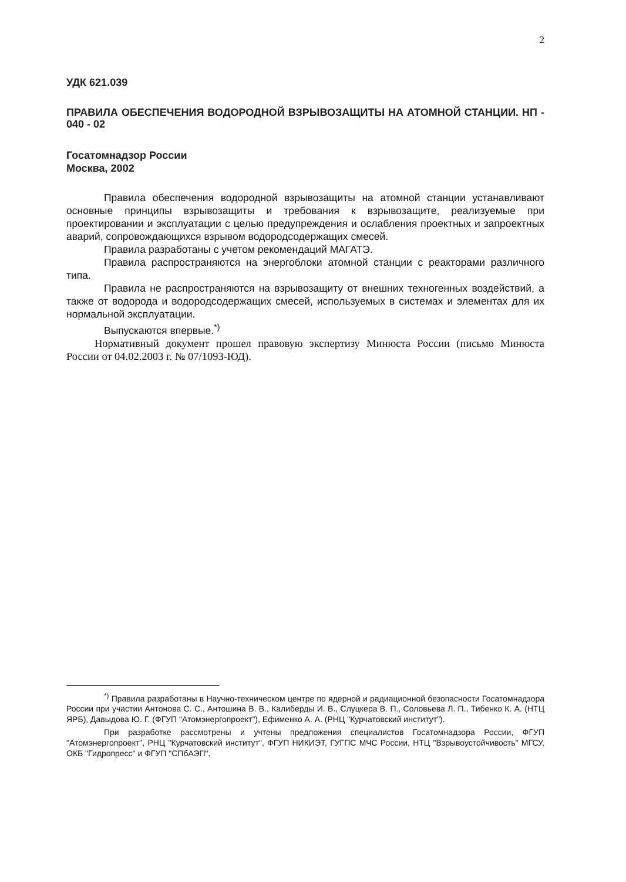2
УДК 621.039
ПРАВИЛА ОБЕСПЕЧЕНИЯ ВОДОРОДНОЙ ВЗРЫВОЗАЩИТЫ НА АТОМНОЙ СТАНЦИИ. НП - 040 - 02
Госатомнадзор России
Москва, 2002
Правила обеспечения водородной взрывозащиты на атомной станции устанавливают основные принципы взрывозащиты и требования к взрывозащите, реализуемые при проектировании и эксплуатации с целью предупреждения и ослабления проектных и запроектных аварий, сопровождающихся взрывом водородсодержащих смесей.
Правила разработаны с учетом рекомендаций МАГАТЭ.
Правила распространяются на энергоблоки атомной станции с реакторами различного типа.
Правила не распространяются на взрывозащиту от внешних техногенных воздействий, а также от водорода и водородсодержащих смесей, используемых в системах и элементах для их нормальной эксплуатации.
Выпускаются впервые.<sup>*)</sup>
Нормативный документ прошел правовую экспертизу Минюста России (письмо Минюста России от 04.02.2003 г. № 07/1093-ЮД).
<sup>*)</sup> Правила разработаны в Научно-техническом центре по ядерной и радиационной безопасности Госатомнадзора России при участии Антонова С. С., Антошина В. В., Калиберды И. В., Слуцкера В. П., Соловьева Л. П., Тибенко К. А. (НТЦ ЯРБ), Давыдова Ю. Г. (ФГУП "Атомэнергопроект"), Ефименко А. А. (РНЦ "Курчатовский институт").
При разработке рассмотрены и учтены предложения специалистов Госатомнадзора России, ФГУП "Атомэнергопроект", РНЦ "Курчатовский институт", ФГУП НИКИЭТ, ГУГПС МЧС России, НТЦ "Взрывоустойчивость" МГСУ, ОКБ "Гидропресс" и ФГУП "СПбАЭП".